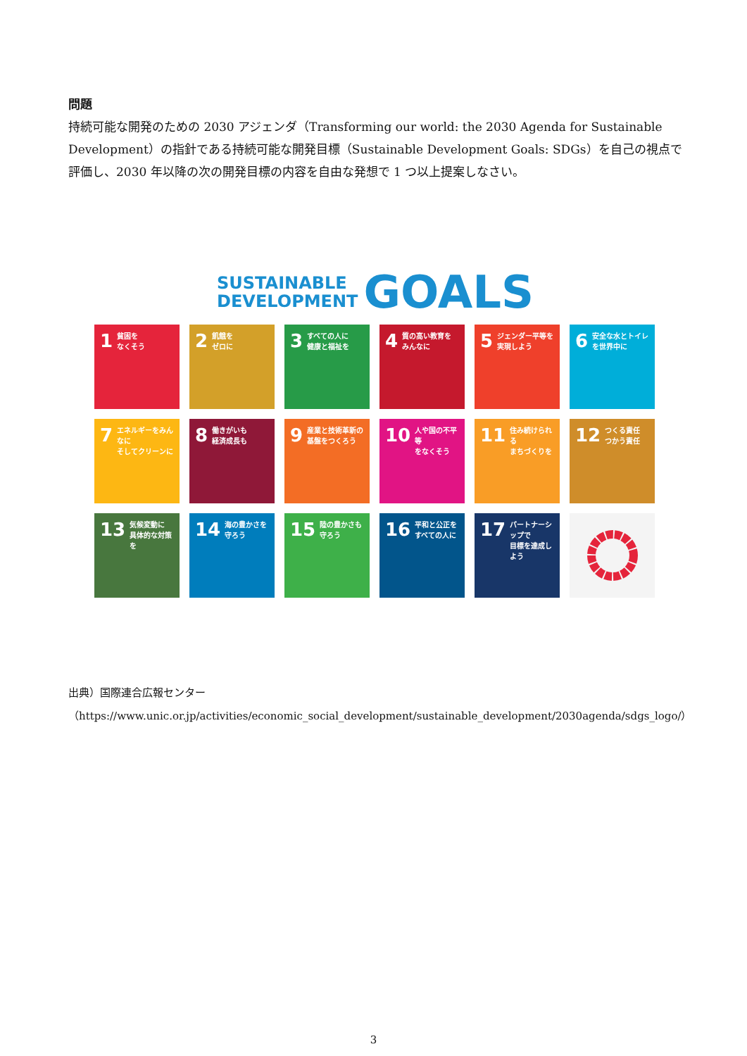問題
持続可能な開発のための 2030 アジェンダ（Transforming our world: the 2030 Agenda for Sustainable Development）の指針である持続可能な開発目標（Sustainable Development Goals: SDGs）を自己の視点で評価し、2030 年以降の次の開発目標の内容を自由な発想で 1 つ以上提案しなさい。
SUSTAINABLE
DEVELOPMENT
GOALS
1 貧困を
なくそう
2 飢餓を
ゼロに
3 すべての人に
健康と福祉を
4 質の高い教育を
みんなに
5 ジェンダー平等を
実現しよう
6 安全な水とトイレ
を世界中に
7 エネルギーをみんなに
そしてクリーンに
8 働きがいも
経済成長も
9 産業と技術革新の
基盤をつくろう
10 人や国の不平等
をなくそう
11 住み続けられる
まちづくりを
12 つくる責任
つかう責任
13 気候変動に
具体的な対策を
14 海の豊かさを
守ろう
15 陸の豊かさも
守ろう
16 平和と公正を
すべての人に
17 パートナーシップで
目標を達成しよう
出典）国際連合広報センター
（https://www.unic.or.jp/activities/economic_social_development/sustainable_development/2030agenda/sdgs_logo/）
3